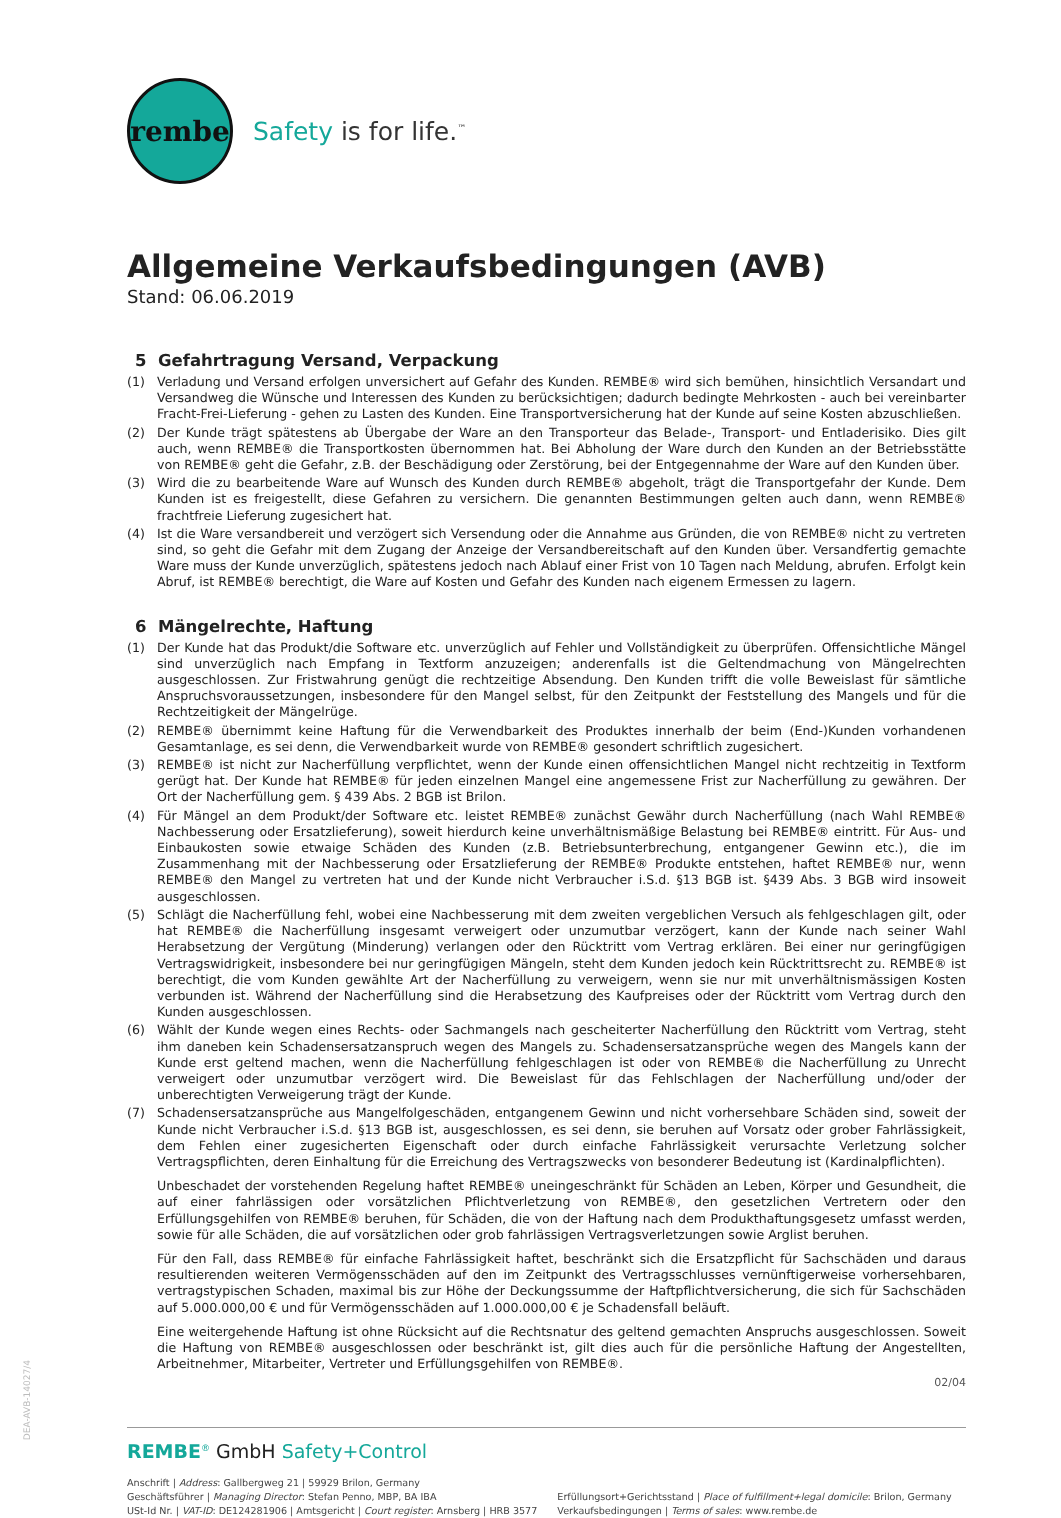rembe
Safety is for life.<sup>™</sup>
Allgemeine Verkaufsbedingungen (AVB)
Stand: 06.06.2019
5 Gefahrtragung Versand, Verpackung
(1) Verladung und Versand erfolgen unversichert auf Gefahr des Kunden. REMBE® wird sich bemühen, hinsichtlich Versandart und Versandweg die Wünsche und Interessen des Kunden zu berücksichtigen; dadurch bedingte Mehrkosten - auch bei vereinbarter Fracht-Frei-Lieferung - gehen zu Lasten des Kunden. Eine Transportversicherung hat der Kunde auf seine Kosten abzuschließen.
(2) Der Kunde trägt spätestens ab Übergabe der Ware an den Transporteur das Belade-, Transport- und Entladerisiko. Dies gilt auch, wenn REMBE® die Transportkosten übernommen hat. Bei Abholung der Ware durch den Kunden an der Betriebsstätte von REMBE® geht die Gefahr, z.B. der Beschädigung oder Zerstörung, bei der Entgegennahme der Ware auf den Kunden über.
(3) Wird die zu bearbeitende Ware auf Wunsch des Kunden durch REMBE® abgeholt, trägt die Transportgefahr der Kunde. Dem Kunden ist es freigestellt, diese Gefahren zu versichern. Die genannten Bestimmungen gelten auch dann, wenn REMBE® frachtfreie Lieferung zugesichert hat.
(4) Ist die Ware versandbereit und verzögert sich Versendung oder die Annahme aus Gründen, die von REMBE® nicht zu vertreten sind, so geht die Gefahr mit dem Zugang der Anzeige der Versandbereitschaft auf den Kunden über. Versandfertig gemachte Ware muss der Kunde unverzüglich, spätestens jedoch nach Ablauf einer Frist von 10 Tagen nach Meldung, abrufen. Erfolgt kein Abruf, ist REMBE® berechtigt, die Ware auf Kosten und Gefahr des Kunden nach eigenem Ermessen zu lagern.
6 Mängelrechte, Haftung
(1) Der Kunde hat das Produkt/die Software etc. unverzüglich auf Fehler und Vollständigkeit zu überprüfen. Offensichtliche Mängel sind unverzüglich nach Empfang in Textform anzuzeigen; anderenfalls ist die Geltendmachung von Mängelrechten ausgeschlossen. Zur Fristwahrung genügt die rechtzeitige Absendung. Den Kunden trifft die volle Beweislast für sämtliche Anspruchsvoraussetzungen, insbesondere für den Mangel selbst, für den Zeitpunkt der Feststellung des Mangels und für die Rechtzeitigkeit der Mängelrüge.
(2) REMBE® übernimmt keine Haftung für die Verwendbarkeit des Produktes innerhalb der beim (End-)Kunden vorhandenen Gesamtanlage, es sei denn, die Verwendbarkeit wurde von REMBE® gesondert schriftlich zugesichert.
(3) REMBE® ist nicht zur Nacherfüllung verpflichtet, wenn der Kunde einen offensichtlichen Mangel nicht rechtzeitig in Textform gerügt hat. Der Kunde hat REMBE® für jeden einzelnen Mangel eine angemessene Frist zur Nacherfüllung zu gewähren. Der Ort der Nacherfüllung gem. § 439 Abs. 2 BGB ist Brilon.
(4) Für Mängel an dem Produkt/der Software etc. leistet REMBE® zunächst Gewähr durch Nacherfüllung (nach Wahl REMBE® Nachbesserung oder Ersatzlieferung), soweit hierdurch keine unverhältnismäßige Belastung bei REMBE® eintritt. Für Aus- und Einbaukosten sowie etwaige Schäden des Kunden (z.B. Betriebsunterbrechung, entgangener Gewinn etc.), die im Zusammenhang mit der Nachbesserung oder Ersatzlieferung der REMBE® Produkte entstehen, haftet REMBE® nur, wenn REMBE® den Mangel zu vertreten hat und der Kunde nicht Verbraucher i.S.d. §13 BGB ist. §439 Abs. 3 BGB wird insoweit ausgeschlossen.
(5) Schlägt die Nacherfüllung fehl, wobei eine Nachbesserung mit dem zweiten vergeblichen Versuch als fehlgeschlagen gilt, oder hat REMBE® die Nacherfüllung insgesamt verweigert oder unzumutbar verzögert, kann der Kunde nach seiner Wahl Herabsetzung der Vergütung (Minderung) verlangen oder den Rücktritt vom Vertrag erklären. Bei einer nur geringfügigen Vertragswidrigkeit, insbesondere bei nur geringfügigen Mängeln, steht dem Kunden jedoch kein Rücktrittsrecht zu. REMBE® ist berechtigt, die vom Kunden gewählte Art der Nacherfüllung zu verweigern, wenn sie nur mit unverhältnismässigen Kosten verbunden ist. Während der Nacherfüllung sind die Herabsetzung des Kaufpreises oder der Rücktritt vom Vertrag durch den Kunden ausgeschlossen.
(6) Wählt der Kunde wegen eines Rechts- oder Sachmangels nach gescheiterter Nacherfüllung den Rücktritt vom Vertrag, steht ihm daneben kein Schadensersatzanspruch wegen des Mangels zu. Schadensersatzansprüche wegen des Mangels kann der Kunde erst geltend machen, wenn die Nacherfüllung fehlgeschlagen ist oder von REMBE® die Nacherfüllung zu Unrecht verweigert oder unzumutbar verzögert wird. Die Beweislast für das Fehlschlagen der Nacherfüllung und/oder der unberechtigten Verweigerung trägt der Kunde.
(7) Schadensersatzansprüche aus Mangelfolgeschäden, entgangenem Gewinn und nicht vorhersehbare Schäden sind, soweit der Kunde nicht Verbraucher i.S.d. §13 BGB ist, ausgeschlossen, es sei denn, sie beruhen auf Vorsatz oder grober Fahrlässigkeit, dem Fehlen einer zugesicherten Eigenschaft oder durch einfache Fahrlässigkeit verursachte Verletzung solcher Vertragspflichten, deren Einhaltung für die Erreichung des Vertragszwecks von besonderer Bedeutung ist (Kardinalpflichten).
Unbeschadet der vorstehenden Regelung haftet REMBE® uneingeschränkt für Schäden an Leben, Körper und Gesundheit, die auf einer fahrlässigen oder vorsätzlichen Pflichtverletzung von REMBE®, den gesetzlichen Vertretern oder den Erfüllungsgehilfen von REMBE® beruhen, für Schäden, die von der Haftung nach dem Produkthaftungsgesetz umfasst werden, sowie für alle Schäden, die auf vorsätzlichen oder grob fahrlässigen Vertragsverletzungen sowie Arglist beruhen.
Für den Fall, dass REMBE® für einfache Fahrlässigkeit haftet, beschränkt sich die Ersatzpflicht für Sachschäden und daraus resultierenden weiteren Vermögensschäden auf den im Zeitpunkt des Vertragsschlusses vernünftigerweise vorhersehbaren, vertragstypischen Schaden, maximal bis zur Höhe der Deckungssumme der Haftpflichtversicherung, die sich für Sachschäden auf 5.000.000,00 € und für Vermögensschäden auf 1.000.000,00 € je Schadensfall beläuft.
Eine weitergehende Haftung ist ohne Rücksicht auf die Rechtsnatur des geltend gemachten Anspruchs ausgeschlossen. Soweit die Haftung von REMBE® ausgeschlossen oder beschränkt ist, gilt dies auch für die persönliche Haftung der Angestellten, Arbeitnehmer, Mitarbeiter, Vertreter und Erfüllungsgehilfen von REMBE®.
02/04
REMBE<sup>®</sup> GmbH Safety+Control
Anschrift | Address: Gallbergweg 21 | 59929 Brilon, Germany
Geschäftsführer | Managing Director: Stefan Penno, MBP, BA IBA
USt-Id Nr. | VAT-ID: DE124281906 | Amtsgericht | Court register: Arnsberg | HRB 3577
Erfüllungsort+Gerichtsstand | Place of fulfillment+legal domicile: Brilon, Germany
Verkaufsbedingungen | Terms of sales: www.rembe.de
DEA-AVB-14027/4